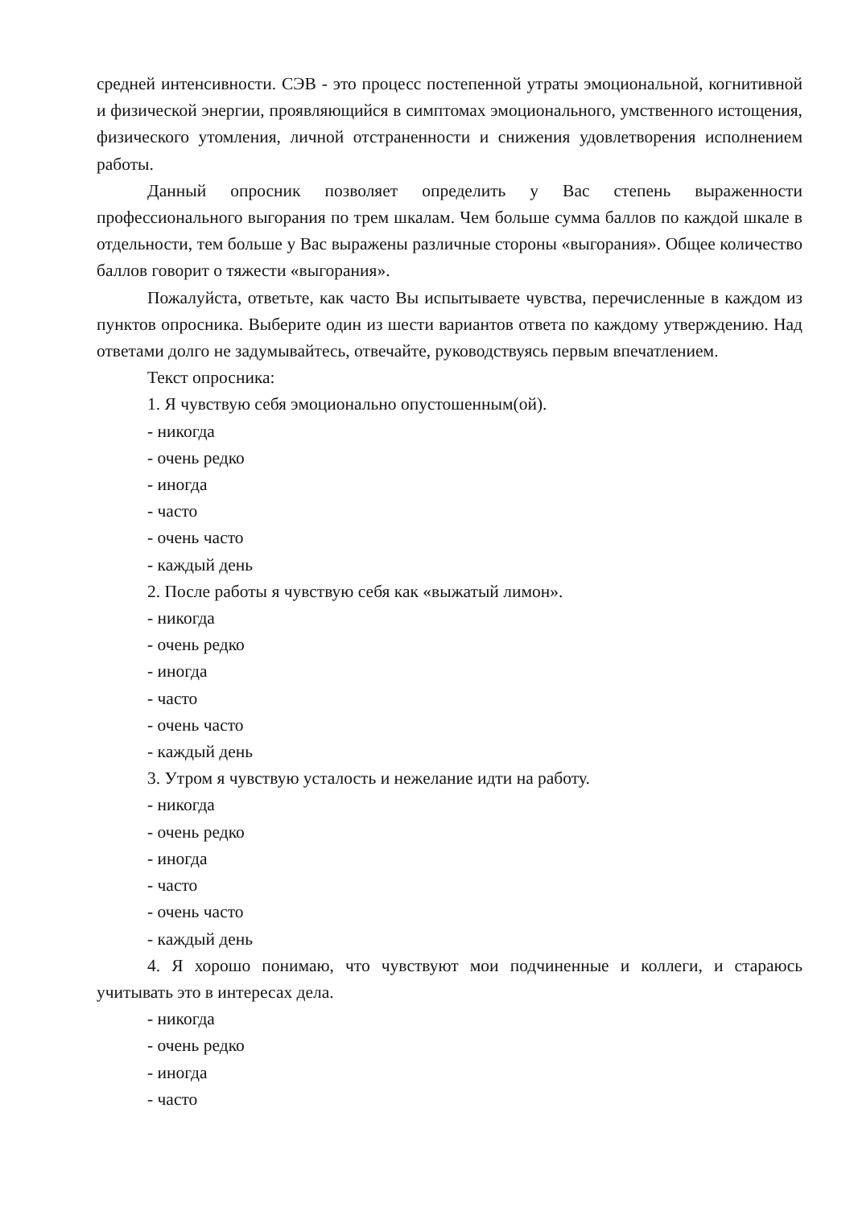средней интенсивности. СЭВ - это процесс постепенной утраты эмоциональной, когнитивной и физической энергии, проявляющийся в симптомах эмоционального, умственного истощения, физического утомления, личной отстраненности и снижения удовлетворения исполнением работы.
Данный опросник позволяет определить у Вас степень выраженности профессионального выгорания по трем шкалам. Чем больше сумма баллов по каждой шкале в отдельности, тем больше у Вас выражены различные стороны «выгорания». Общее количество баллов говорит о тяжести «выгорания».
Пожалуйста, ответьте, как часто Вы испытываете чувства, перечисленные в каждом из пунктов опросника. Выберите один из шести вариантов ответа по каждому утверждению. Над ответами долго не задумывайтесь, отвечайте, руководствуясь первым впечатлением.
Текст опросника:
1. Я чувствую себя эмоционально опустошенным(ой).
- никогда
- очень редко
- иногда
- часто
- очень часто
- каждый день
2. После работы я чувствую себя как «выжатый лимон».
- никогда
- очень редко
- иногда
- часто
- очень часто
- каждый день
3. Утром я чувствую усталость и нежелание идти на работу.
- никогда
- очень редко
- иногда
- часто
- очень часто
- каждый день
4. Я хорошо понимаю, что чувствуют мои подчиненные и коллеги, и стараюсь учитывать это в интересах дела.
- никогда
- очень редко
- иногда
- часто